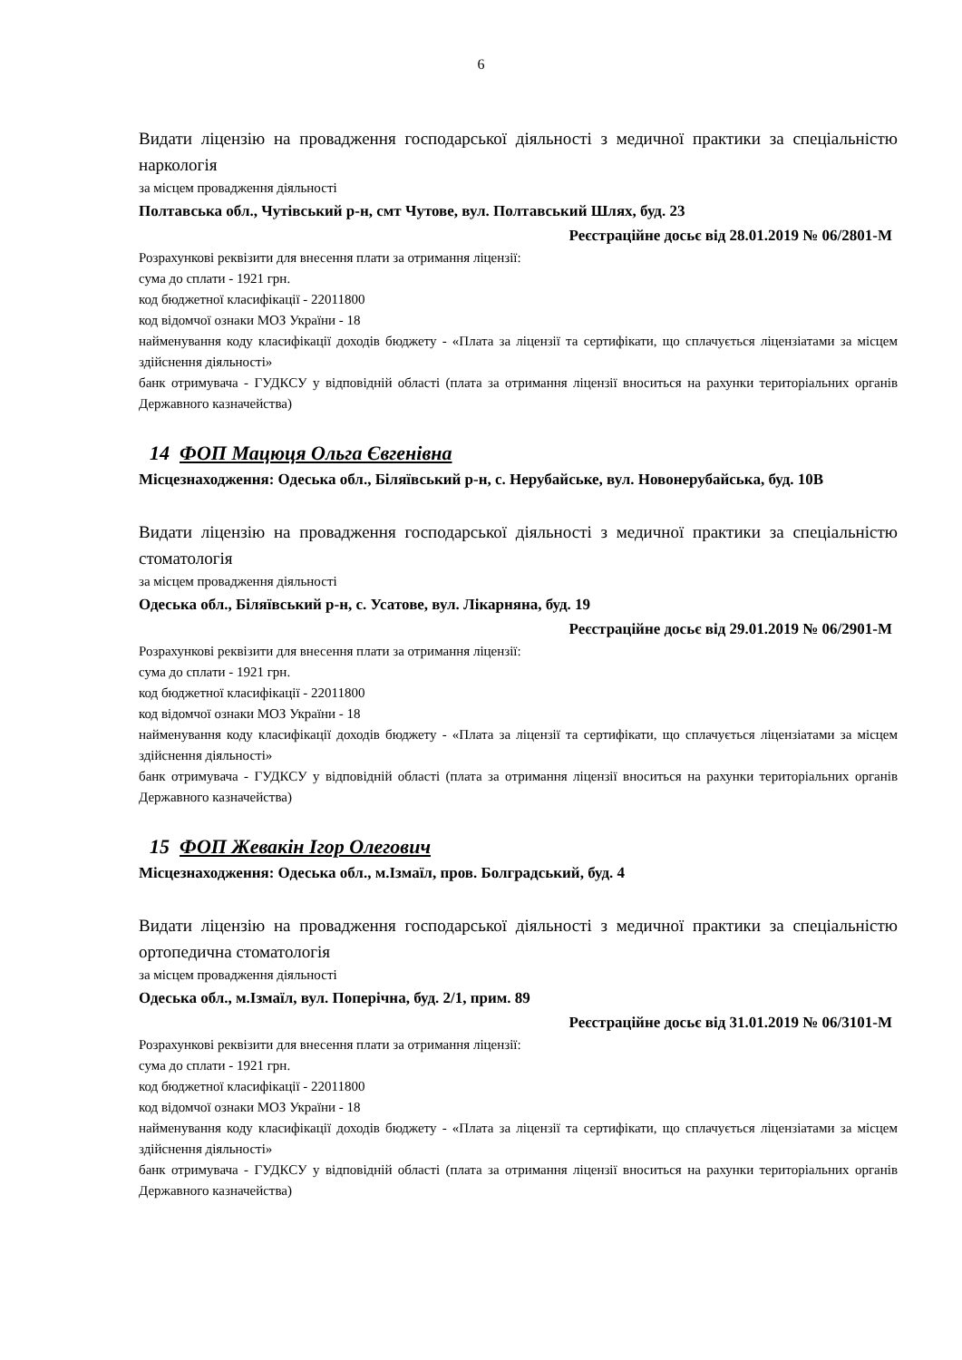6
Видати ліцензію на провадження господарської діяльності з медичної практики за спеціальністю наркологія
за місцем провадження діяльності
Полтавська обл., Чутівський р-н, смт Чутове, вул. Полтавський Шлях, буд. 23
Реєстраційне досьє від 28.01.2019 № 06/2801-М
Розрахункові реквізити для внесення плати за отримання ліцензії:
сума до сплати - 1921 грн.
код бюджетної класифікації - 22011800
код відомчої ознаки МОЗ України - 18
найменування коду класифікації доходів бюджету - «Плата за ліцензії та сертифікати, що сплачується ліцензіатами за місцем здійснення діяльності»
банк отримувача - ГУДКСУ у відповідній області (плата за отримання ліцензії вноситься на рахунки територіальних органів Державного казначейства)
14 ФОП Мацюця Ольга Євгенівна
Місцезнаходження: Одеська обл., Біляївський р-н, с. Нерубайське, вул. Новонерубайська, буд. 10В
Видати ліцензію на провадження господарської діяльності з медичної практики за спеціальністю стоматологія
за місцем провадження діяльності
Одеська обл., Біляївський р-н, с. Усатове, вул. Лікарняна, буд. 19
Реєстраційне досьє від 29.01.2019 № 06/2901-М
Розрахункові реквізити для внесення плати за отримання ліцензії:
сума до сплати - 1921 грн.
код бюджетної класифікації - 22011800
код відомчої ознаки МОЗ України - 18
найменування коду класифікації доходів бюджету - «Плата за ліцензії та сертифікати, що сплачується ліцензіатами за місцем здійснення діяльності»
банк отримувача - ГУДКСУ у відповідній області (плата за отримання ліцензії вноситься на рахунки територіальних органів Державного казначейства)
15 ФОП Жевакін Ігор Олегович
Місцезнаходження: Одеська обл., м.Ізмаїл, пров. Болградський, буд. 4
Видати ліцензію на провадження господарської діяльності з медичної практики за спеціальністю ортопедична стоматологія
за місцем провадження діяльності
Одеська обл., м.Ізмаїл, вул. Поперічна, буд. 2/1, прим. 89
Реєстраційне досьє від 31.01.2019 № 06/3101-М
Розрахункові реквізити для внесення плати за отримання ліцензії:
сума до сплати - 1921 грн.
код бюджетної класифікації - 22011800
код відомчої ознаки МОЗ України - 18
найменування коду класифікації доходів бюджету - «Плата за ліцензії та сертифікати, що сплачується ліцензіатами за місцем здійснення діяльності»
банк отримувача - ГУДКСУ у відповідній області (плата за отримання ліцензії вноситься на рахунки територіальних органів Державного казначейства)